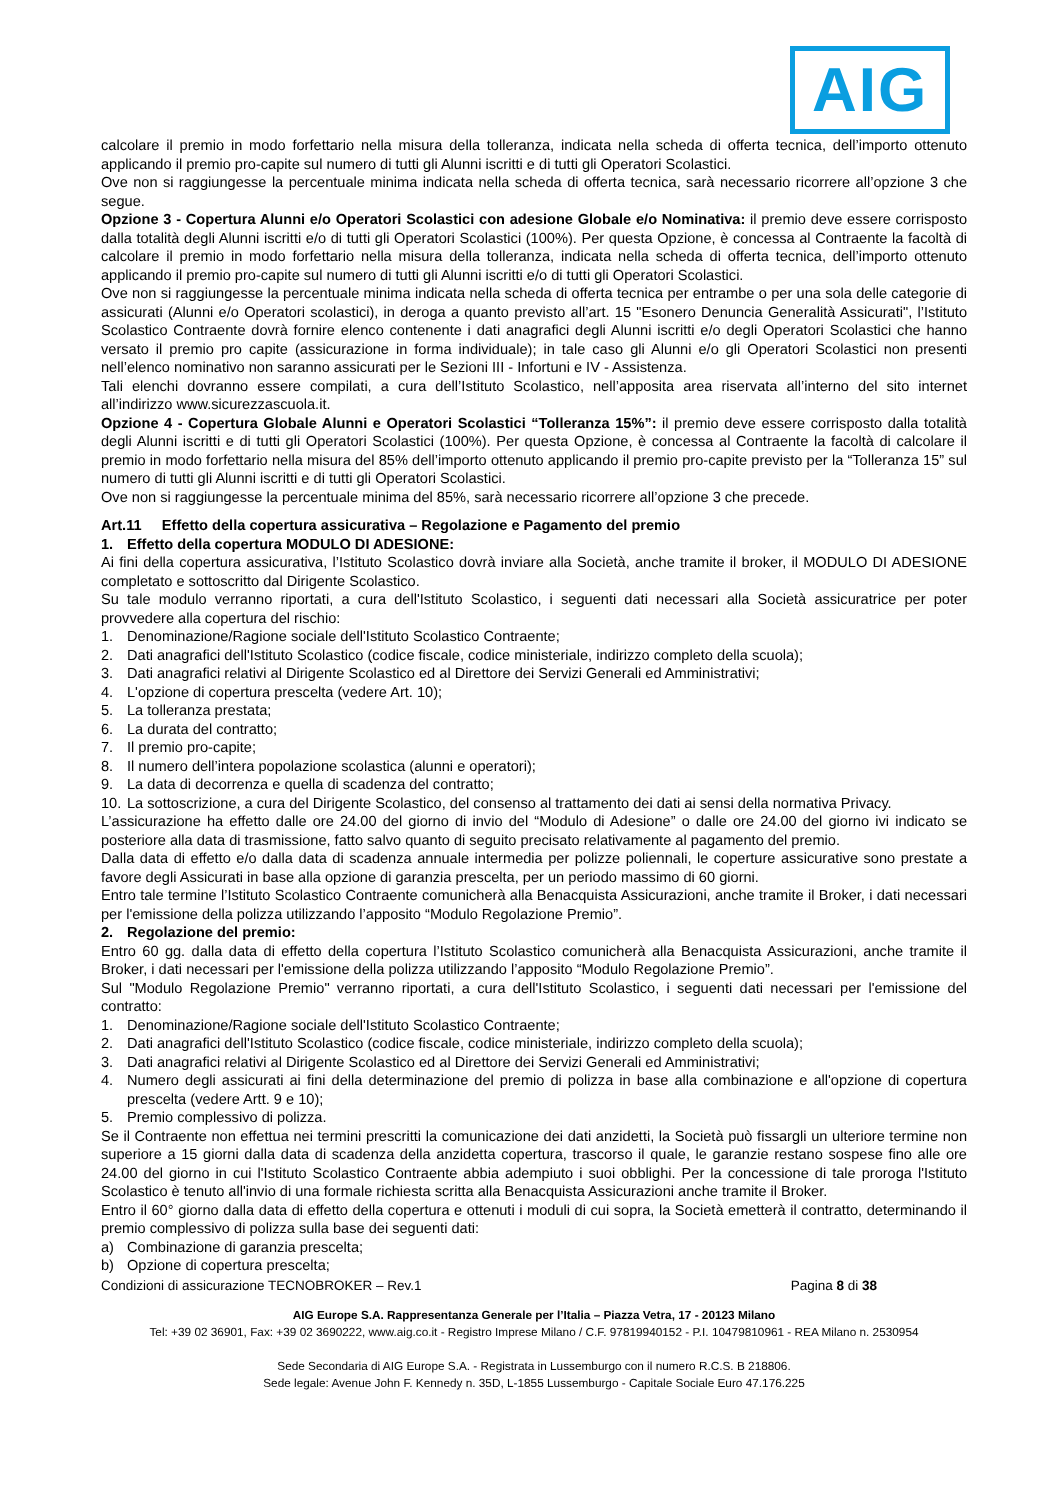AIG
calcolare il premio in modo forfettario nella misura della tolleranza, indicata nella scheda di offerta tecnica, dell’importo ottenuto applicando il premio pro-capite sul numero di tutti gli Alunni iscritti e di tutti gli Operatori Scolastici.
Ove non si raggiungesse la percentuale minima indicata nella scheda di offerta tecnica, sarà necessario ricorrere all’opzione 3 che segue.
Opzione 3 - Copertura Alunni e/o Operatori Scolastici con adesione Globale e/o Nominativa: il premio deve essere corrisposto dalla totalità degli Alunni iscritti e/o di tutti gli Operatori Scolastici (100%). Per questa Opzione, è concessa al Contraente la facoltà di calcolare il premio in modo forfettario nella misura della tolleranza, indicata nella scheda di offerta tecnica, dell’importo ottenuto applicando il premio pro-capite sul numero di tutti gli Alunni iscritti e/o di tutti gli Operatori Scolastici.
Ove non si raggiungesse la percentuale minima indicata nella scheda di offerta tecnica per entrambe o per una sola delle categorie di assicurati (Alunni e/o Operatori scolastici), in deroga a quanto previsto all’art. 15 "Esonero Denuncia Generalità Assicurati", l’Istituto Scolastico Contraente dovrà fornire elenco contenente i dati anagrafici degli Alunni iscritti e/o degli Operatori Scolastici che hanno versato il premio pro capite (assicurazione in forma individuale); in tale caso gli Alunni e/o gli Operatori Scolastici non presenti nell’elenco nominativo non saranno assicurati per le Sezioni III - Infortuni e IV - Assistenza.
Tali elenchi dovranno essere compilati, a cura dell’Istituto Scolastico, nell’apposita area riservata all’interno del sito internet all’indirizzo www.sicurezzascuola.it.
Opzione 4 - Copertura Globale Alunni e Operatori Scolastici “Tolleranza 15%”: il premio deve essere corrisposto dalla totalità degli Alunni iscritti e di tutti gli Operatori Scolastici (100%). Per questa Opzione, è concessa al Contraente la facoltà di calcolare il premio in modo forfettario nella misura del 85% dell’importo ottenuto applicando il premio pro-capite previsto per la “Tolleranza 15” sul numero di tutti gli Alunni iscritti e di tutti gli Operatori Scolastici.
Ove non si raggiungesse la percentuale minima del 85%, sarà necessario ricorrere all’opzione 3 che precede.
Art.11 Effetto della copertura assicurativa – Regolazione e Pagamento del premio
1. Effetto della copertura MODULO DI ADESIONE:
Ai fini della copertura assicurativa, l’Istituto Scolastico dovrà inviare alla Società, anche tramite il broker, il MODULO DI ADESIONE completato e sottoscritto dal Dirigente Scolastico.
Su tale modulo verranno riportati, a cura dell'Istituto Scolastico, i seguenti dati necessari alla Società assicuratrice per poter provvedere alla copertura del rischio:
1. Denominazione/Ragione sociale dell'Istituto Scolastico Contraente;
2. Dati anagrafici dell'Istituto Scolastico (codice fiscale, codice ministeriale, indirizzo completo della scuola);
3. Dati anagrafici relativi al Dirigente Scolastico ed al Direttore dei Servizi Generali ed Amministrativi;
4. L'opzione di copertura prescelta (vedere Art. 10);
5. La tolleranza prestata;
6. La durata del contratto;
7. Il premio pro-capite;
8. Il numero dell’intera popolazione scolastica (alunni e operatori);
9. La data di decorrenza e quella di scadenza del contratto;
10. La sottoscrizione, a cura del Dirigente Scolastico, del consenso al trattamento dei dati ai sensi della normativa Privacy.
L’assicurazione ha effetto dalle ore 24.00 del giorno di invio del “Modulo di Adesione” o dalle ore 24.00 del giorno ivi indicato se posteriore alla data di trasmissione, fatto salvo quanto di seguito precisato relativamente al pagamento del premio.
Dalla data di effetto e/o dalla data di scadenza annuale intermedia per polizze poliennali, le coperture assicurative sono prestate a favore degli Assicurati in base alla opzione di garanzia prescelta, per un periodo massimo di 60 giorni.
Entro tale termine l’Istituto Scolastico Contraente comunicherà alla Benacquista Assicurazioni, anche tramite il Broker, i dati necessari per l'emissione della polizza utilizzando l’apposito “Modulo Regolazione Premio”.
2. Regolazione del premio:
Entro 60 gg. dalla data di effetto della copertura l’Istituto Scolastico comunicherà alla Benacquista Assicurazioni, anche tramite il Broker, i dati necessari per l'emissione della polizza utilizzando l’apposito “Modulo Regolazione Premio”.
Sul "Modulo Regolazione Premio" verranno riportati, a cura dell'Istituto Scolastico, i seguenti dati necessari per l'emissione del contratto:
1. Denominazione/Ragione sociale dell'Istituto Scolastico Contraente;
2. Dati anagrafici dell'Istituto Scolastico (codice fiscale, codice ministeriale, indirizzo completo della scuola);
3. Dati anagrafici relativi al Dirigente Scolastico ed al Direttore dei Servizi Generali ed Amministrativi;
4. Numero degli assicurati ai fini della determinazione del premio di polizza in base alla combinazione e all'opzione di copertura prescelta (vedere Artt. 9 e 10);
5. Premio complessivo di polizza.
Se il Contraente non effettua nei termini prescritti la comunicazione dei dati anzidetti, la Società può fissargli un ulteriore termine non superiore a 15 giorni dalla data di scadenza della anzidetta copertura, trascorso il quale, le garanzie restano sospese fino alle ore 24.00 del giorno in cui l'Istituto Scolastico Contraente abbia adempiuto i suoi obblighi. Per la concessione di tale proroga l'Istituto Scolastico è tenuto all'invio di una formale richiesta scritta alla Benacquista Assicurazioni anche tramite il Broker.
Entro il 60° giorno dalla data di effetto della copertura e ottenuti i moduli di cui sopra, la Società emetterà il contratto, determinando il premio complessivo di polizza sulla base dei seguenti dati:
a) Combinazione di garanzia prescelta;
b) Opzione di copertura prescelta;
Condizioni di assicurazione TECNOBROKER – Rev.1 Pagina 8 di 38
AIG Europe S.A. Rappresentanza Generale per l’Italia – Piazza Vetra, 17 - 20123 Milano
Tel: +39 02 36901, Fax: +39 02 3690222, www.aig.co.it - Registro Imprese Milano / C.F. 97819940152 - P.I. 10479810961 - REA Milano n. 2530954
Sede Secondaria di AIG Europe S.A. - Registrata in Lussemburgo con il numero R.C.S. B 218806.
Sede legale: Avenue John F. Kennedy n. 35D, L-1855 Lussemburgo - Capitale Sociale Euro 47.176.225